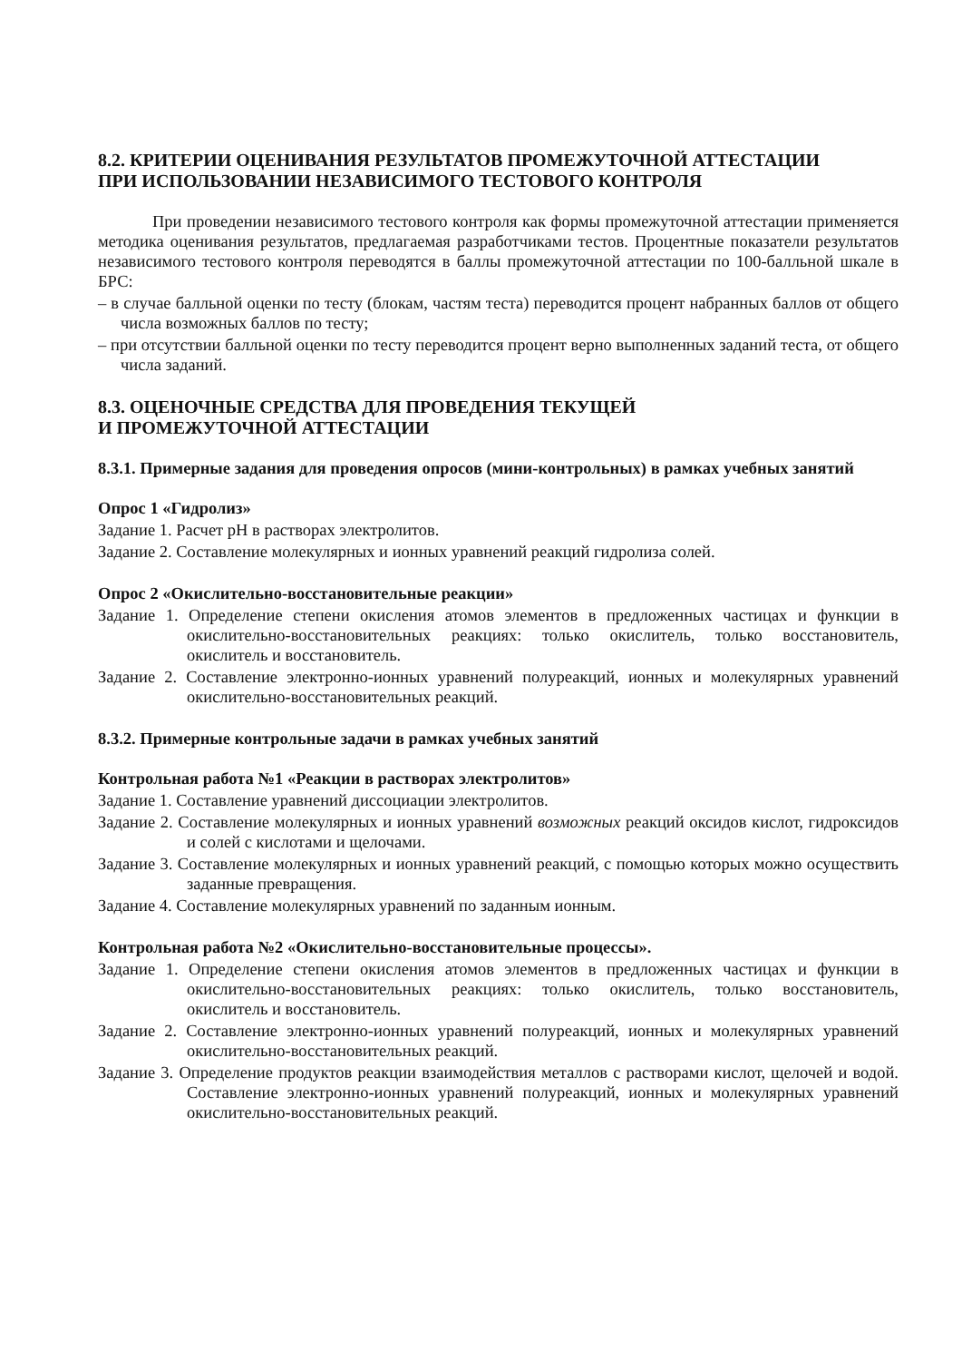8.2. КРИТЕРИИ ОЦЕНИВАНИЯ РЕЗУЛЬТАТОВ ПРОМЕЖУТОЧНОЙ АТТЕСТАЦИИ
ПРИ ИСПОЛЬЗОВАНИИ НЕЗАВИСИМОГО ТЕСТОВОГО КОНТРОЛЯ
При проведении независимого тестового контроля как формы промежуточной аттестации применяется методика оценивания результатов, предлагаемая разработчиками тестов. Процентные показатели результатов независимого тестового контроля переводятся в баллы промежуточной аттестации по 100-балльной шкале в БРС:
– в случае балльной оценки по тесту (блокам, частям теста) переводится процент набранных баллов от общего числа возможных баллов по тесту;
– при отсутствии балльной оценки по тесту переводится процент верно выполненных заданий теста, от общего числа заданий.
8.3. ОЦЕНОЧНЫЕ СРЕДСТВА ДЛЯ ПРОВЕДЕНИЯ ТЕКУЩЕЙ
И ПРОМЕЖУТОЧНОЙ АТТЕСТАЦИИ
8.3.1. Примерные задания для проведения опросов (мини-контрольных) в рамках учебных занятий
Опрос 1 «Гидролиз»
Задание 1. Расчет pH в растворах электролитов.
Задание 2. Составление молекулярных и ионных уравнений реакций гидролиза солей.
Опрос 2 «Окислительно-восстановительные реакции»
Задание 1. Определение степени окисления атомов элементов в предложенных частицах и функции в окислительно-восстановительных реакциях: только окислитель, только восстановитель, окислитель и восстановитель.
Задание 2. Составление электронно-ионных уравнений полуреакций, ионных и молекулярных уравнений окислительно-восстановительных реакций.
8.3.2. Примерные контрольные задачи в рамках учебных занятий
Контрольная работа №1 «Реакции в растворах электролитов»
Задание 1. Составление уравнений диссоциации электролитов.
Задание 2. Составление молекулярных и ионных уравнений возможных реакций оксидов кислот, гидроксидов и солей с кислотами и щелочами.
Задание 3. Составление молекулярных и ионных уравнений реакций, с помощью которых можно осуществить заданные превращения.
Задание 4. Составление молекулярных уравнений по заданным ионным.
Контрольная работа №2 «Окислительно-восстановительные процессы».
Задание 1. Определение степени окисления атомов элементов в предложенных частицах и функции в окислительно-восстановительных реакциях: только окислитель, только восстановитель, окислитель и восстановитель.
Задание 2. Составление электронно-ионных уравнений полуреакций, ионных и молекулярных уравнений окислительно-восстановительных реакций.
Задание 3. Определение продуктов реакции взаимодействия металлов с растворами кислот, щелочей и водой. Составление электронно-ионных уравнений полуреакций, ионных и молекулярных уравнений окислительно-восстановительных реакций.